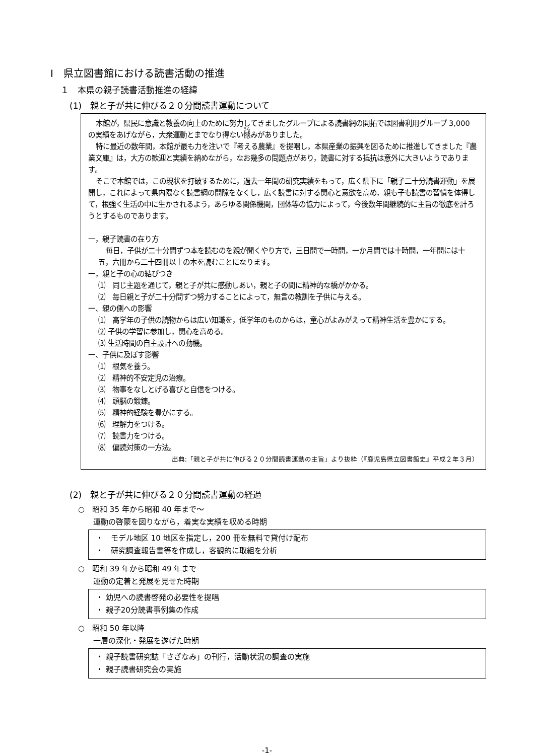Ⅰ　県立図書館における読書活動の推進
１　本県の親子読書活動推進の経緯
(1)　親と子が共に伸びる２０分間読書運動について
本館が，県民に意識と教養の向上のために努力してきましたグループによる読書網の開拓では図書利用グループ 3,000 の実績をあげながら，大衆運動とまでなり得ない憾みがありました。
特に最近の数年間，本館が最も力を注いで『考える農業』を提唱し，本県産業の振興を図るために推進してきました『農業文庫』は，大方の歓迎と実績を納めながら，なお幾多の問題点があり，読書に対する抵抗は意外に大きいようであります。
そこで本館では，この現状を打破するために，過去一年間の研究実績をもって，広く県下に「親子二十分読書運動」を展開し，これによって県内隈なく読書網の間隙をなくし，広く読書に対する関心と意欲を高め，親も子も読書の習慣を体得して，根強く生活の中に生かされるよう，あらゆる関係機関，団体等の協力によって，今後数年間継続的に主旨の徹底を計ろうとするものであります。
一，親子読書の在り方
毎日，子供が二十分間ずつ本を読むのを親が聞くやり方で，三日間で一時間，一か月間では十時間，一年間には十五，六冊から二十四冊以上の本を読むことになります。
一，親と子の心の結びつき
⑴　同じ主題を通じて，親と子が共に感動しあい，親と子の間に精神的な橋がかかる。
⑵　毎日親と子が二十分間ずつ努力することによって，無言の教訓を子供に与える。
一、親の側への影響
⑴　高学年の子供の読物からは広い知識を，低学年のものからは，童心がよみがえって精神生活を豊かにする。
⑵ 子供の学習に参加し，関心を高める。
⑶ 生活時間の自主設計への動機。
一、子供に及ぼす影響
⑴　根気を養う。
⑵　精神的不安定児の治療。
⑶　物事をなしとげる喜びと自信をつける。
⑷　頭脳の鍛錬。
⑸　精神的経験を豊かにする。
⑹　理解力をつける。
⑺　読書力をつける。
⑻　偏読対策の一方法。
出典:「親と子が共に伸びる２０分間読書運動の主旨」より抜粋（『鹿児島県立図書館史』平成２年３月）
(2)　親と子が共に伸びる２０分間読書運動の経過
○　昭和 35 年から昭和 40 年まで～
運動の啓蒙を図りながら，着実な実績を収める時期
・　モデル地区 10 地区を指定し，200 冊を無料で貸付け配布
・　研究調査報告書等を作成し，客観的に取組を分析
○　昭和 39 年から昭和 49 年まで
運動の定着と発展を見せた時期
・ 幼児への読書啓発の必要性を提唱
・ 親子20分読書事例集の作成
○　昭和 50 年以降
一層の深化・発展を遂げた時期
・ 親子読書研究誌「さざなみ」の刊行，活動状況の調査の実施
・ 親子読書研究会の実施
-1-